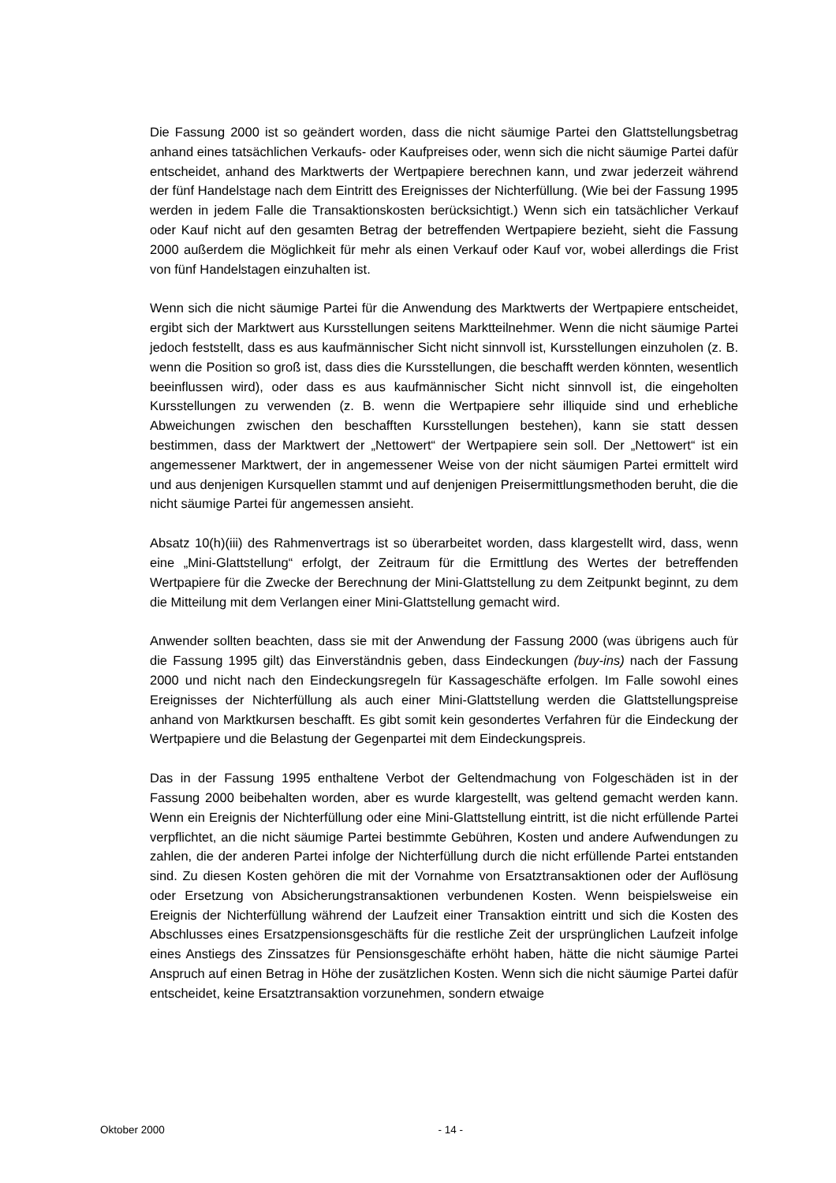Die Fassung 2000 ist so geändert worden, dass die nicht säumige Partei den Glattstellungsbetrag anhand eines tatsächlichen Verkaufs- oder Kaufpreises oder, wenn sich die nicht säumige Partei dafür entscheidet, anhand des Marktwerts der Wertpapiere berechnen kann, und zwar jederzeit während der fünf Handelstage nach dem Eintritt des Ereignisses der Nichterfüllung. (Wie bei der Fassung 1995 werden in jedem Falle die Transaktionskosten berücksichtigt.) Wenn sich ein tatsächlicher Verkauf oder Kauf nicht auf den gesamten Betrag der betreffenden Wertpapiere bezieht, sieht die Fassung 2000 außerdem die Möglichkeit für mehr als einen Verkauf oder Kauf vor, wobei allerdings die Frist von fünf Handelstagen einzuhalten ist.
Wenn sich die nicht säumige Partei für die Anwendung des Marktwerts der Wertpapiere entscheidet, ergibt sich der Marktwert aus Kursstellungen seitens Marktteilnehmer. Wenn die nicht säumige Partei jedoch feststellt, dass es aus kaufmännischer Sicht nicht sinnvoll ist, Kursstellungen einzuholen (z. B. wenn die Position so groß ist, dass dies die Kursstellungen, die beschafft werden könnten, wesentlich beeinflussen wird), oder dass es aus kaufmännischer Sicht nicht sinnvoll ist, die eingeholten Kursstellungen zu verwenden (z. B. wenn die Wertpapiere sehr illiquide sind und erhebliche Abweichungen zwischen den beschafften Kursstellungen bestehen), kann sie statt dessen bestimmen, dass der Marktwert der „Nettowert“ der Wertpapiere sein soll. Der „Nettowert“ ist ein angemessener Marktwert, der in angemessener Weise von der nicht säumigen Partei ermittelt wird und aus denjenigen Kursquellen stammt und auf denjenigen Preisermittlungsmethoden beruht, die die nicht säumige Partei für angemessen ansieht.
Absatz 10(h)(iii) des Rahmenvertrags ist so überarbeitet worden, dass klargestellt wird, dass, wenn eine „Mini-Glattstellung“ erfolgt, der Zeitraum für die Ermittlung des Wertes der betreffenden Wertpapiere für die Zwecke der Berechnung der Mini-Glattstellung zu dem Zeitpunkt beginnt, zu dem die Mitteilung mit dem Verlangen einer Mini-Glattstellung gemacht wird.
Anwender sollten beachten, dass sie mit der Anwendung der Fassung 2000 (was übrigens auch für die Fassung 1995 gilt) das Einverständnis geben, dass Eindeckungen (buy-ins) nach der Fassung 2000 und nicht nach den Eindeckungsregeln für Kassageschäfte erfolgen. Im Falle sowohl eines Ereignisses der Nichterfüllung als auch einer Mini-Glattstellung werden die Glattstellungspreise anhand von Marktkursen beschafft. Es gibt somit kein gesondertes Verfahren für die Eindeckung der Wertpapiere und die Belastung der Gegenpartei mit dem Eindeckungspreis.
Das in der Fassung 1995 enthaltene Verbot der Geltendmachung von Folgeschäden ist in der Fassung 2000 beibehalten worden, aber es wurde klargestellt, was geltend gemacht werden kann. Wenn ein Ereignis der Nichterfüllung oder eine Mini-Glattstellung eintritt, ist die nicht erfüllende Partei verpflichtet, an die nicht säumige Partei bestimmte Gebühren, Kosten und andere Aufwendungen zu zahlen, die der anderen Partei infolge der Nichterfüllung durch die nicht erfüllende Partei entstanden sind. Zu diesen Kosten gehören die mit der Vornahme von Ersatztransaktionen oder der Auflösung oder Ersetzung von Absicherungstransaktionen verbundenen Kosten. Wenn beispielsweise ein Ereignis der Nichterfüllung während der Laufzeit einer Transaktion eintritt und sich die Kosten des Abschlusses eines Ersatzpensionsgeschäfts für die restliche Zeit der ursprünglichen Laufzeit infolge eines Anstiegs des Zinssatzes für Pensionsgeschäfte erhöht haben, hätte die nicht säumige Partei Anspruch auf einen Betrag in Höhe der zusätzlichen Kosten. Wenn sich die nicht säumige Partei dafür entscheidet, keine Ersatztransaktion vorzunehmen, sondern etwaige
Oktober 2000 - 14 -